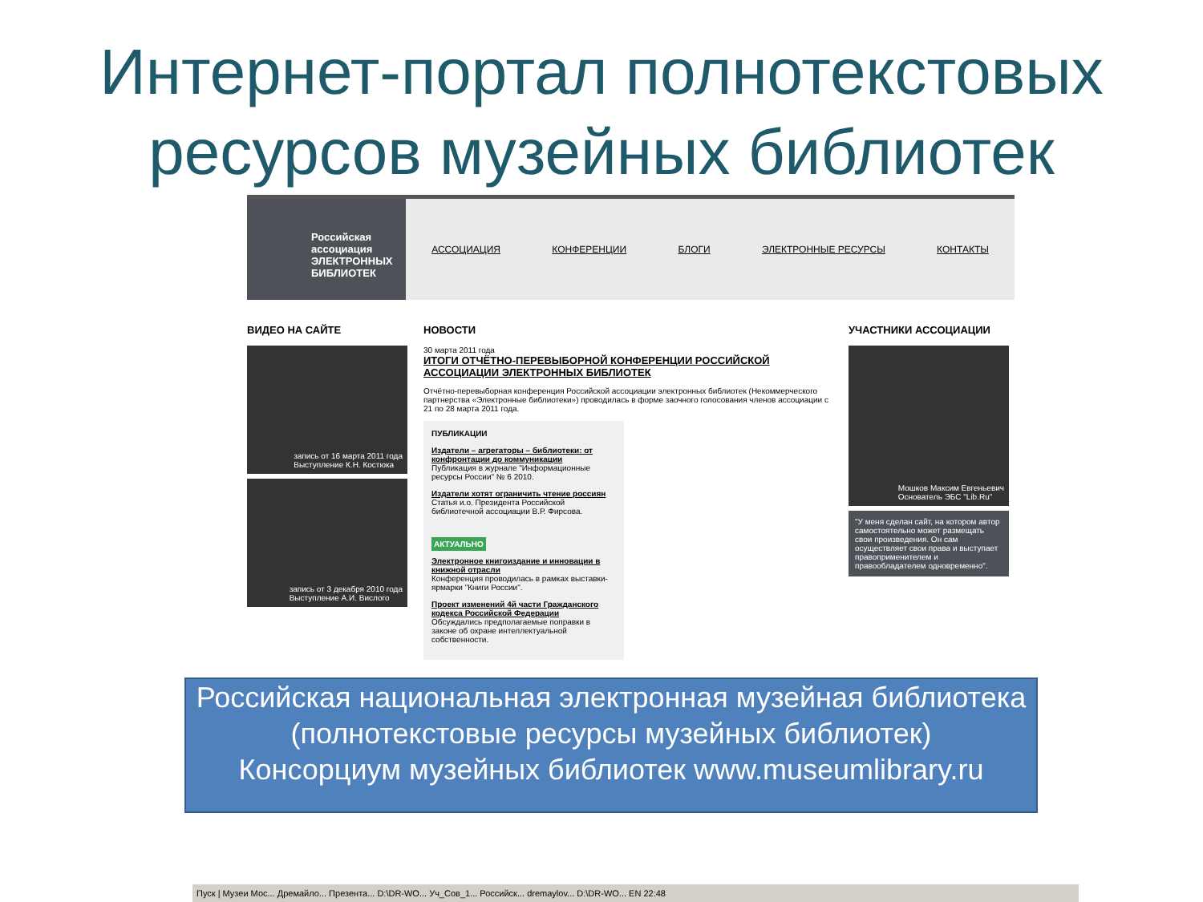Интернет-портал полнотекстовых ресурсов музейных библиотек
Российская ассоциация
ЭЛЕКТРОННЫХ БИБЛИОТЕК
АССОЦИАЦИЯ КОНФЕРЕНЦИИ БЛОГИ ЭЛЕКТРОННЫЕ РЕСУРСЫ КОНТАКТЫ
ВИДЕО НА САЙТЕ
запись от 16 марта 2011 года
Выступление К.Н. Костюка
запись от 3 декабря 2010 года
Выступление А.И. Вислого
НОВОСТИ
30 марта 2011 года
ИТОГИ ОТЧЁТНО-ПЕРЕВЫБОРНОЙ КОНФЕРЕНЦИИ РОССИЙСКОЙ АССОЦИАЦИИ ЭЛЕКТРОННЫХ БИБЛИОТЕК
Отчётно-перевыборная конференция Российской ассоциации электронных библиотек (Некоммерческого партнерства «Электронные библиотеки») проводилась в форме заочного голосования членов ассоциации с 21 по 28 марта 2011 года.
ПУБЛИКАЦИИ
Издатели – агрегаторы – библиотеки: от конфронтации до коммуникации
Публикация в журнале "Информационные ресурсы России" № 6 2010.
Издатели хотят ограничить чтение россиян
Статья и.о. Президента Российской библиотечной ассоциации В.Р. Фирсова.
АКТУАЛЬНО
Электронное книгоиздание и инновации в книжной отрасли
Конференция проводилась в рамках выставки-ярмарки "Книги России".
Проект изменений 4й части Гражданского кодекса Российской Федерации
Обсуждались предполагаемые поправки в законе об охране интеллектуальной собственности.
УЧАСТНИКИ АССОЦИАЦИИ
Мошков Максим Евгеньевич
Основатель ЭБС "Lib.Ru"
"У меня сделан сайт, на котором автор самостоятельно может размещать свои произведения. Он сам осуществляет свои права и выступает правоприменителем и правообладателем одновременно".
Российская национальная электронная музейная библиотека
(полнотекстовые ресурсы музейных библиотек)
Консорциум музейных библиотек www.museumlibrary.ru
Пуск | Музеи Мос... Дремайло... Презента... D:\DR-WO... Уч_Сов_1... Российск... dremaylov... D:\DR-WO... EN 22:48